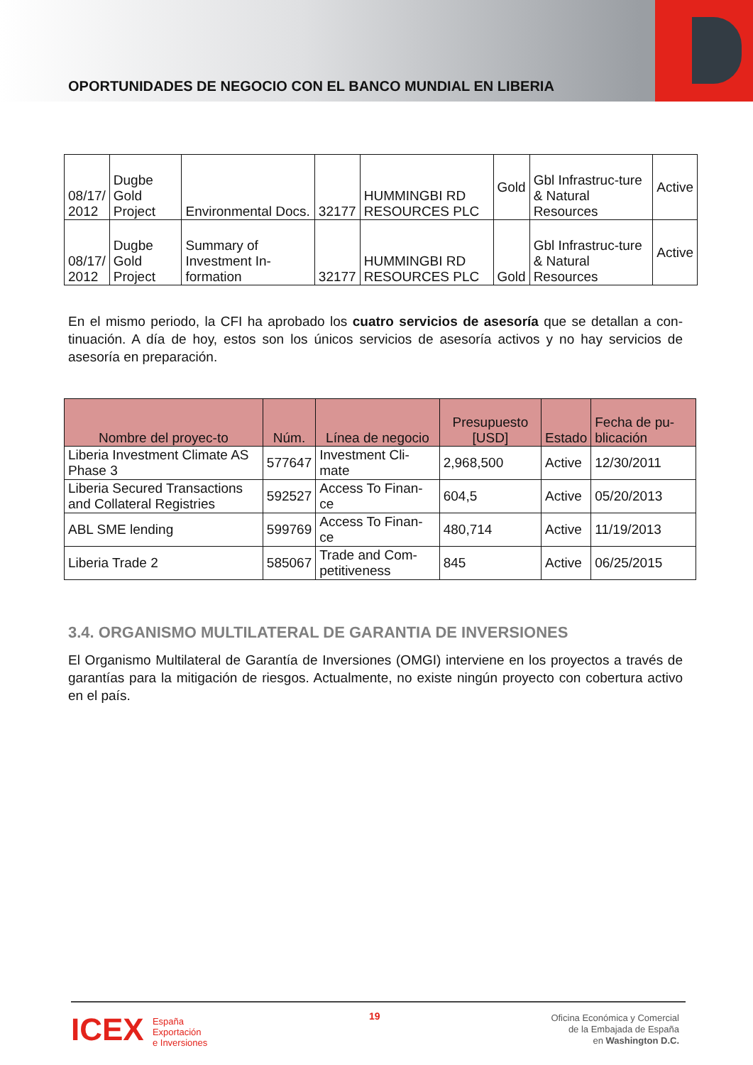OPORTUNIDADES DE NEGOCIO CON EL BANCO MUNDIAL EN LIBERIA
| 08/17/ 2012 | Dugbe Gold Project | Environmental Docs. | 32177 | HUMMINGBI RD RESOURCES PLC | Gold | Gbl Infrastruc-ture & Natural Resources | Active |
| 08/17/ 2012 | Dugbe Gold Project | Summary of Investment In-formation | 32177 | HUMMINGBI RD RESOURCES PLC | Gold | Gbl Infrastruc-ture & Natural Resources | Active |
En el mismo periodo, la CFI ha aprobado los cuatro servicios de asesoría que se detallan a con-tinuación. A día de hoy, estos son los únicos servicios de asesoría activos y no hay servicios de asesoría en preparación.
| Nombre del proyec-to | Núm. | Línea de negocio | Presupuesto [USD] | Estado | Fecha de pu-blicación |
| --- | --- | --- | --- | --- | --- |
| Liberia Investment Climate AS Phase 3 | 577647 | Investment Cli-mate | 2,968,500 | Active | 12/30/2011 |
| Liberia Secured Transactions and Collateral Registries | 592527 | Access To Finan-ce | 604,5 | Active | 05/20/2013 |
| ABL SME lending | 599769 | Access To Finan-ce | 480,714 | Active | 11/19/2013 |
| Liberia Trade 2 | 585067 | Trade and Com-petitiveness | 845 | Active | 06/25/2015 |
3.4. ORGANISMO MULTILATERAL DE GARANTIA DE INVERSIONES
El Organismo Multilateral de Garantía de Inversiones (OMGI) interviene en los proyectos a través de garantías para la mitigación de riesgos. Actualmente, no existe ningún proyecto con cobertura activo en el país.
ICEX España
Exportación
e Inversiones
19
Oficina Económica y Comercial
de la Embajada de España
en Washington D.C.